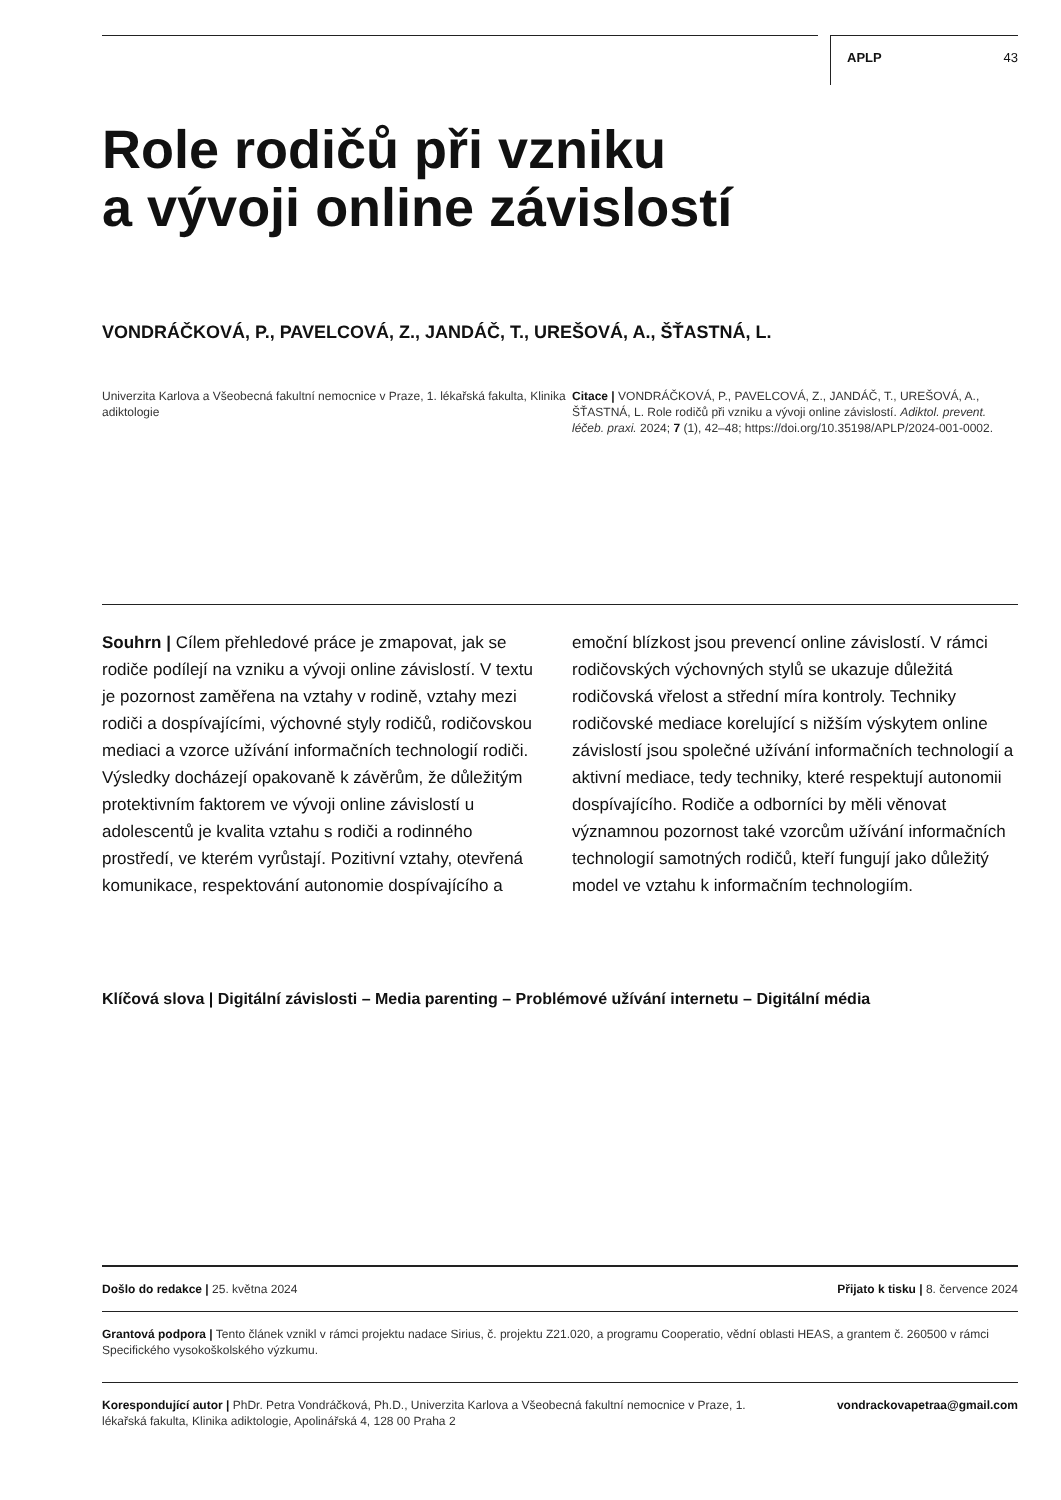APLP 43
Role rodičů při vzniku
a vývoji online závislostí
VONDRÁČKOVÁ, P., PAVELCOVÁ, Z., JANDÁČ, T., UREŠOVÁ, A., ŠŤASTNÁ, L.
Univerzita Karlova a Všeobecná fakultní nemocnice v Praze, 1. lékařská fakulta, Klinika adiktologie
Citace | VONDRÁČKOVÁ, P., PAVELCOVÁ, Z., JANDÁČ, T., UREŠOVÁ, A., ŠŤASTNÁ, L. Role rodičů při vzniku a vývoji online závislostí. Adiktol. prevent. léčeb. praxi. 2024; 7 (1), 42–48; https://doi.org/10.35198/APLP/2024-001-0002.
Souhrn | Cílem přehledové práce je zmapovat, jak se rodiče podílejí na vzniku a vývoji online závislostí. V textu je pozornost zaměřena na vztahy v rodině, vztahy mezi rodiči a dospívajícími, výchovné styly rodičů, rodičovskou mediaci a vzorce užívání informačních technologií rodiči. Výsledky docházejí opakovaně k závěrům, že důležitým protektivním faktorem ve vývoji online závislostí u adolescentů je kvalita vztahu s rodiči a rodinného prostředí, ve kterém vyrůstají. Pozitivní vztahy, otevřená komunikace, respektování autonomie dospívajícího a emoční blízkost jsou prevencí online závislostí. V rámci rodičovských výchovných stylů se ukazuje důležitá rodičovská vřelost a střední míra kontroly. Techniky rodičovské mediace korelující s nižším výskytem online závislostí jsou společné užívání informačních technologií a aktivní mediace, tedy techniky, které respektují autonomii dospívajícího. Rodiče a odborníci by měli věnovat významnou pozornost také vzorcům užívání informačních technologií samotných rodičů, kteří fungují jako důležitý model ve vztahu k informačním technologiím.
Klíčová slova | Digitální závislosti – Media parenting – Problémové užívání internetu – Digitální média
Došlo do redakce | 25. května 2024 Přijato k tisku | 8. července 2024
Grantová podpora | Tento článek vznikl v rámci projektu nadace Sirius, č. projektu Z21.020, a programu Cooperatio, vědní oblasti HEAS, a grantem č. 260500 v rámci Specifického vysokoškolského výzkumu.
Korespondující autor | PhDr. Petra Vondráčková, Ph.D., Univerzita Karlova a Všeobecná fakultní nemocnice v Praze, 1. lékařská fakulta, Klinika adiktologie, Apolinářská 4, 128 00 Praha 2 vondrackovapetraa@gmail.com